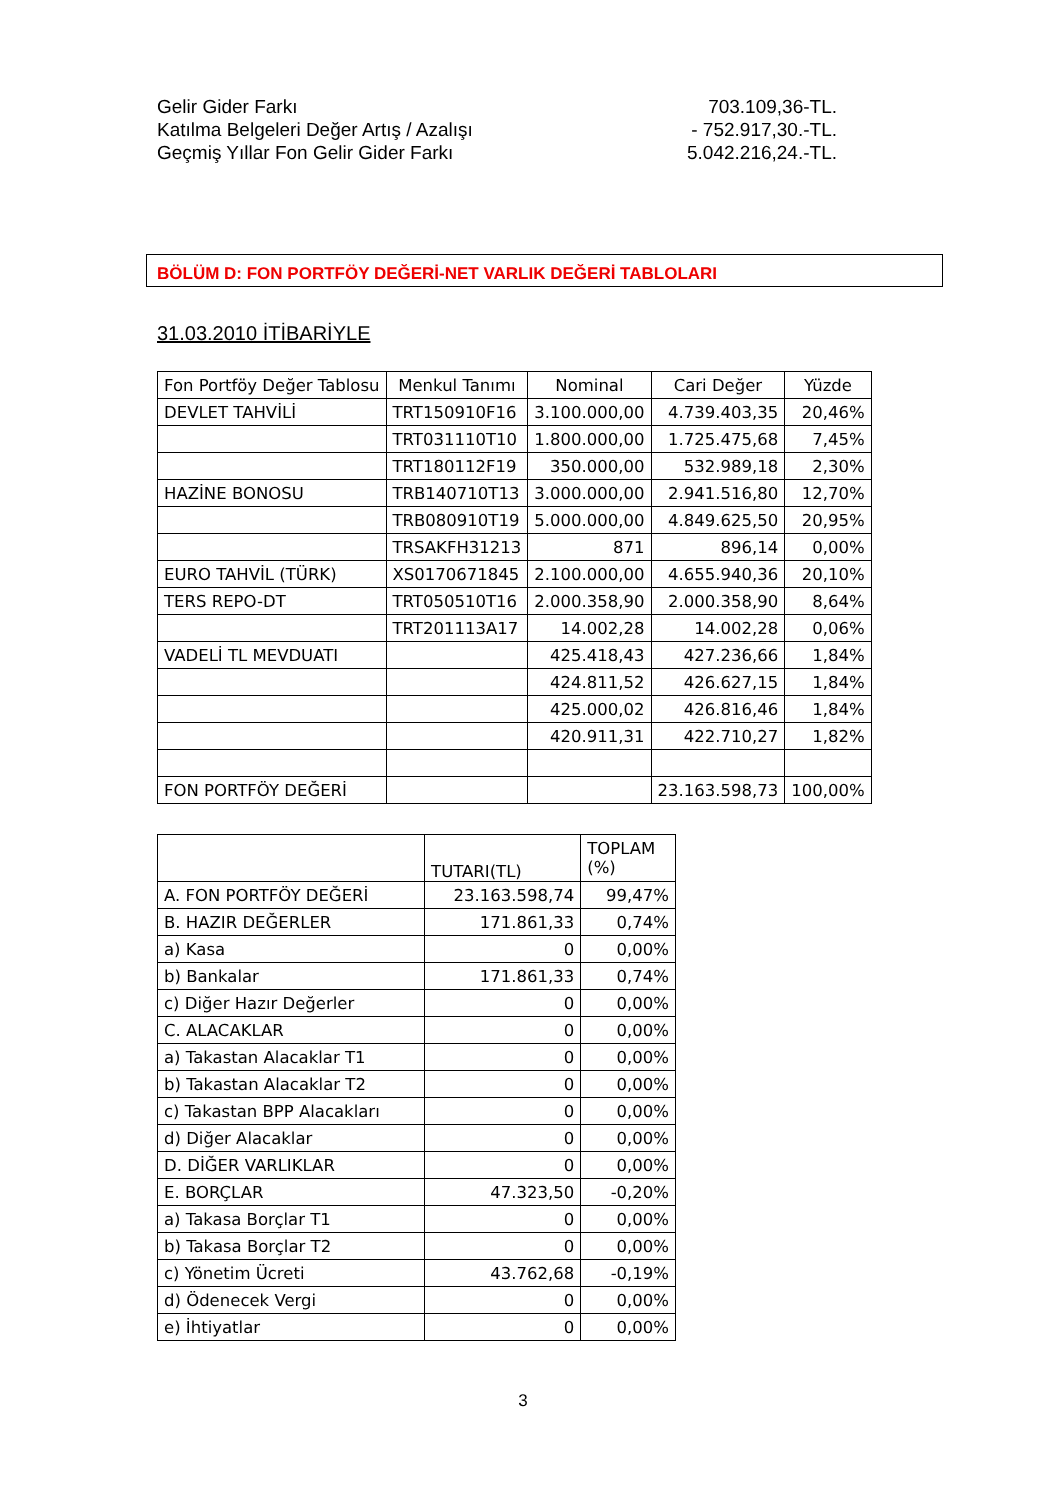Gelir Gider Farkı 703.109,36-TL.
Katılma Belgeleri Değer Artış / Azalışı - 752.917,30.-TL.
Geçmiş Yıllar Fon Gelir Gider Farkı 5.042.216,24.-TL.
BÖLÜM D: FON PORTFÖY DEĞERİ-NET VARLIK DEĞERİ TABLOLARI
31.03.2010 İTİBARİYLE
| Fon Portföy Değer Tablosu | Menkul Tanımı | Nominal | Cari Değer | Yüzde |
| --- | --- | --- | --- | --- |
| DEVLET TAHVİLİ | TRT150910F16 | 3.100.000,00 | 4.739.403,35 | 20,46% |
| | TRT031110T10 | 1.800.000,00 | 1.725.475,68 | 7,45% |
| | TRT180112F19 | 350.000,00 | 532.989,18 | 2,30% |
| HAZİNE BONOSU | TRB140710T13 | 3.000.000,00 | 2.941.516,80 | 12,70% |
| | TRB080910T19 | 5.000.000,00 | 4.849.625,50 | 20,95% |
| | TRSAKFH31213 | 871 | 896,14 | 0,00% |
| EURO TAHVİL (TÜRK) | XS0170671845 | 2.100.000,00 | 4.655.940,36 | 20,10% |
| TERS REPO-DT | TRT050510T16 | 2.000.358,90 | 2.000.358,90 | 8,64% |
| | TRT201113A17 | 14.002,28 | 14.002,28 | 0,06% |
| VADELİ TL MEVDUATI | | 425.418,43 | 427.236,66 | 1,84% |
| | | 424.811,52 | 426.627,15 | 1,84% |
| | | 425.000,02 | 426.816,46 | 1,84% |
| | | 420.911,31 | 422.710,27 | 1,82% |
| FON PORTFÖY DEĞERİ | | | 23.163.598,73 | 100,00% |
| | TUTARI(TL) | TOPLAM (%) |
| --- | --- | --- |
| A. FON PORTFÖY DEĞERİ | 23.163.598,74 | 99,47% |
| B. HAZIR DEĞERLER | 171.861,33 | 0,74% |
| a) Kasa | 0 | 0,00% |
| b) Bankalar | 171.861,33 | 0,74% |
| c) Diğer Hazır Değerler | 0 | 0,00% |
| C. ALACAKLAR | 0 | 0,00% |
| a) Takastan Alacaklar T1 | 0 | 0,00% |
| b) Takastan Alacaklar T2 | 0 | 0,00% |
| c) Takastan BPP Alacakları | 0 | 0,00% |
| d) Diğer Alacaklar | 0 | 0,00% |
| D. DİĞER VARLIKLAR | 0 | 0,00% |
| E. BORÇLAR | 47.323,50 | -0,20% |
| a) Takasa Borçlar T1 | 0 | 0,00% |
| b) Takasa Borçlar T2 | 0 | 0,00% |
| c) Yönetim Ücreti | 43.762,68 | -0,19% |
| d) Ödenecek Vergi | 0 | 0,00% |
| e) İhtiyatlar | 0 | 0,00% |
3